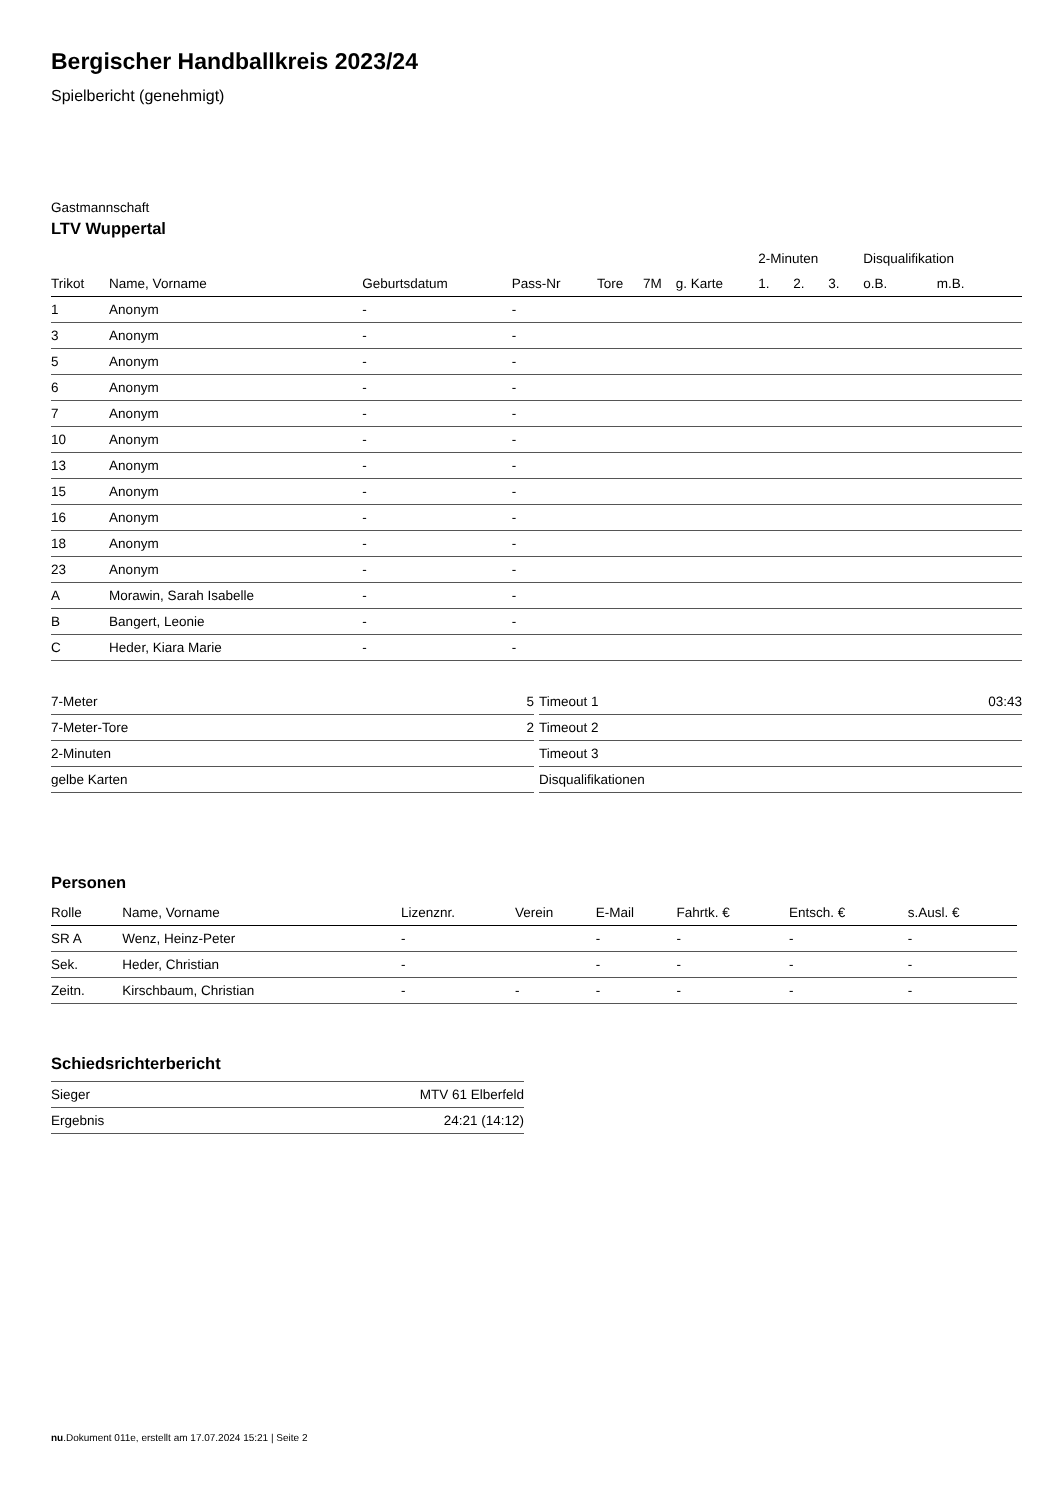Bergischer Handballkreis 2023/24
Spielbericht (genehmigt)
Gastmannschaft
LTV Wuppertal
| | | | | | | | 2-Minuten | | | Disqualifikation | |
| --- | --- | --- | --- | --- | --- | --- | --- | --- | --- | --- | --- |
| Trikot | Name, Vorname | Geburtsdatum | Pass-Nr | Tore | 7M | g. Karte | 1. | 2. | 3. | o.B. | m.B. |
| 1 | Anonym | - | - | | | | | | | | |
| 3 | Anonym | - | - | | | | | | | | |
| 5 | Anonym | - | - | | | | | | | | |
| 6 | Anonym | - | - | | | | | | | | |
| 7 | Anonym | - | - | | | | | | | | |
| 10 | Anonym | - | - | | | | | | | | |
| 13 | Anonym | - | - | | | | | | | | |
| 15 | Anonym | - | - | | | | | | | | |
| 16 | Anonym | - | - | | | | | | | | |
| 18 | Anonym | - | - | | | | | | | | |
| 23 | Anonym | - | - | | | | | | | | |
| A | Morawin, Sarah Isabelle | - | - | | | | | | | | |
| B | Bangert, Leonie | - | - | | | | | | | | |
| C | Heder, Kiara Marie | - | - | | | | | | | | |
| 7-Meter | 5 |
| 7-Meter-Tore | 2 |
| 2-Minuten | |
| gelbe Karten | |
| Timeout 1 | 03:43 |
| Timeout 2 | |
| Timeout 3 | |
| Disqualifikationen | |
Personen
| Rolle | Name, Vorname | Lizenznr. | Verein | E-Mail | Fahrtk. € | Entsch. € | s.Ausl. € |
| --- | --- | --- | --- | --- | --- | --- | --- |
| SR A | Wenz, Heinz-Peter | - | | - | - | - | - |
| Sek. | Heder, Christian | - | | - | - | - | - |
| Zeitn. | Kirschbaum, Christian | - | - | - | - | - | - |
Schiedsrichterbericht
| Sieger | MTV 61 Elberfeld |
| Ergebnis | 24:21 (14:12) |
nu.Dokument 011e, erstellt am 17.07.2024 15:21 | Seite 2